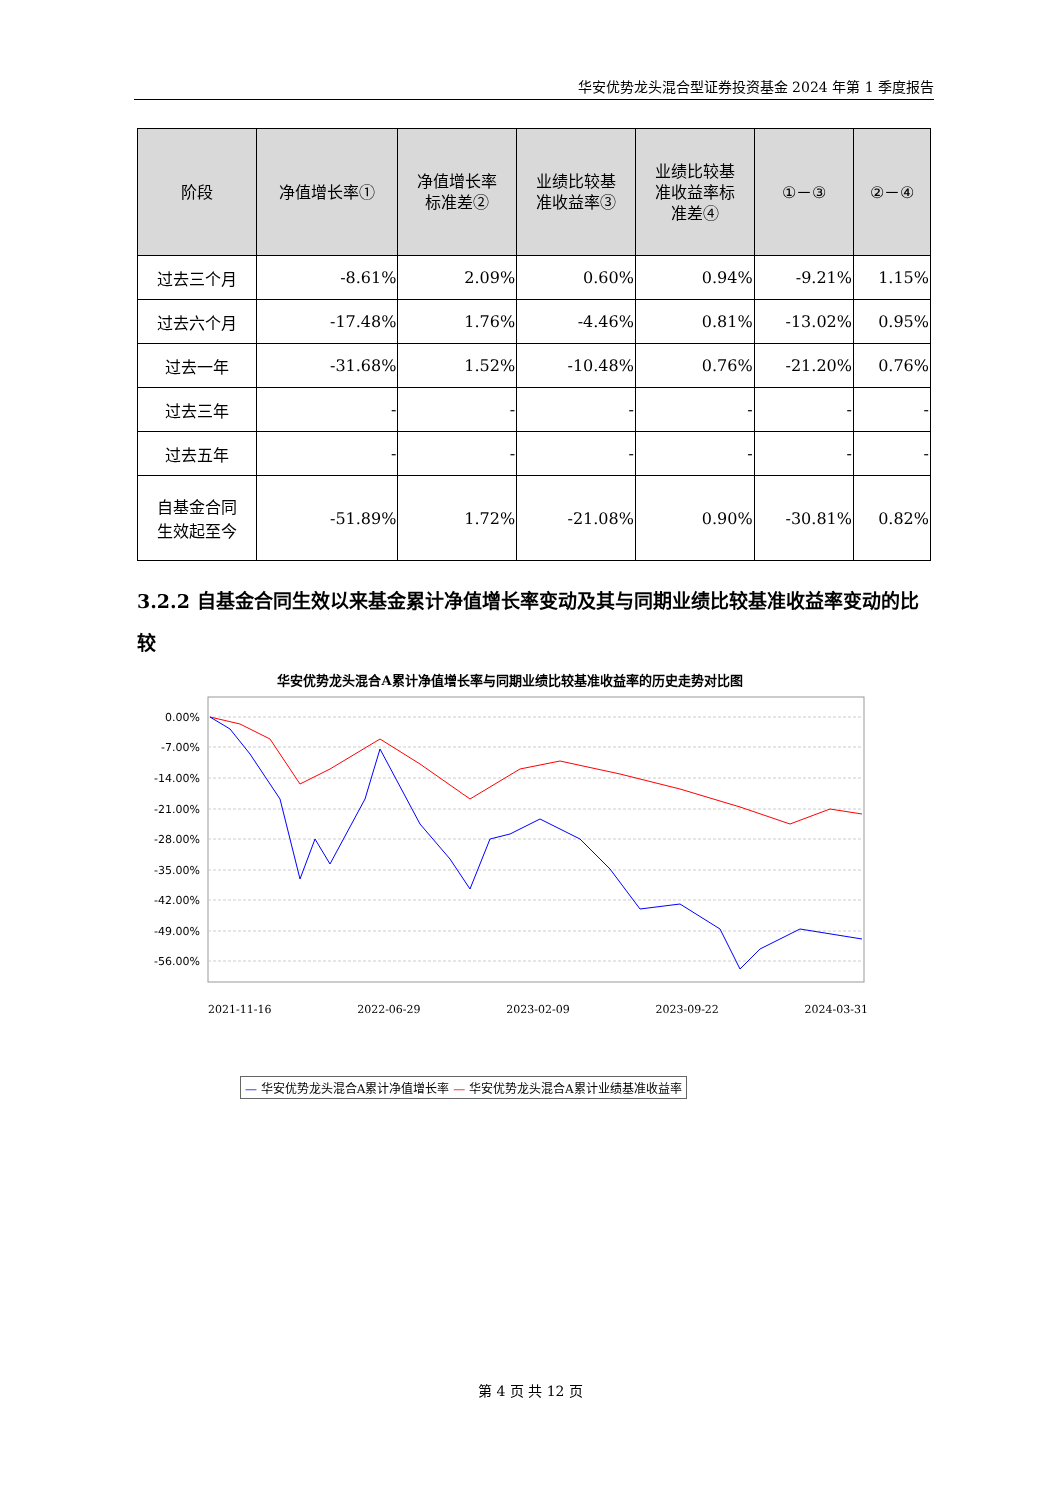华安优势龙头混合型证券投资基金 2024 年第 1 季度报告
| 阶段 | 净值增长率① | 净值增长率 标准差② | 业绩比较基 准收益率③ | 业绩比较基 准收益率标 准差④ | ①－③ | ②－④ |
| --- | --- | --- | --- | --- | --- | --- |
| 过去三个月 | -8.61% | 2.09% | 0.60% | 0.94% | -9.21% | 1.15% |
| 过去六个月 | -17.48% | 1.76% | -4.46% | 0.81% | -13.02% | 0.95% |
| 过去一年 | -31.68% | 1.52% | -10.48% | 0.76% | -21.20% | 0.76% |
| 过去三年 | - | - | - | - | - | - |
| 过去五年 | - | - | - | - | - | - |
| 自基金合同 生效起至今 | -51.89% | 1.72% | -21.08% | 0.90% | -30.81% | 0.82% |
3.2.2 自基金合同生效以来基金累计净值增长率变动及其与同期业绩比较基准收益率变动的比较
华安优势龙头混合A累计净值增长率与同期业绩比较基准收益率的历史走势对比图
0.00%
-7.00%
-14.00%
-21.00%
-28.00%
-35.00%
-42.00%
-49.00%
-56.00%
2021-11-16 2022-06-29 2023-02-09 2023-09-22 2024-03-31
— 华安优势龙头混合A累计净值增长率 — 华安优势龙头混合A累计业绩基准收益率
第 4 页 共 12 页